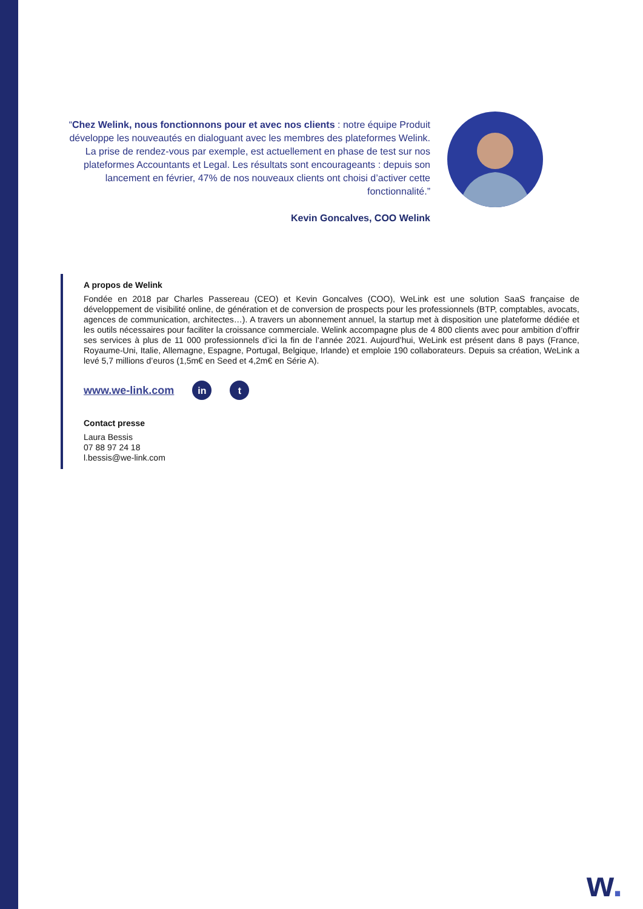“Chez Welink, nous fonctionnons pour et avec nos clients : notre équipe Produit développe les nouveautés en dialoguant avec les membres des plateformes Welink. La prise de rendez-vous par exemple, est actuellement en phase de test sur nos plateformes Accountants et Legal. Les résultats sont encourageants : depuis son lancement en février, 47% de nos nouveaux clients ont choisi d’activer cette fonctionnalité.”
Kevin Goncalves, COO Welink
A propos de Welink
Fondée en 2018 par Charles Passereau (CEO) et Kevin Goncalves (COO), WeLink est une solution SaaS française de développement de visibilité online, de génération et de conversion de prospects pour les professionnels (BTP, comptables, avocats, agences de communication, architectes…). A travers un abonnement annuel, la startup met à disposition une plateforme dédiée et les outils nécessaires pour faciliter la croissance commerciale. Welink accompagne plus de 4 800 clients avec pour ambition d’offrir ses services à plus de 11 000 professionnels d’ici la fin de l’année 2021. Aujourd’hui, WeLink est présent dans 8 pays (France, Royaume-Uni, Italie, Allemagne, Espagne, Portugal, Belgique, Irlande) et emploie 190 collaborateurs. Depuis sa création, WeLink a levé 5,7 millions d’euros (1,5m€ en Seed et 4,2m€ en Série A).
www.we-link.com
in t
Contact presse
Laura Bessis
07 88 97 24 18
l.bessis@we-link.com
w.